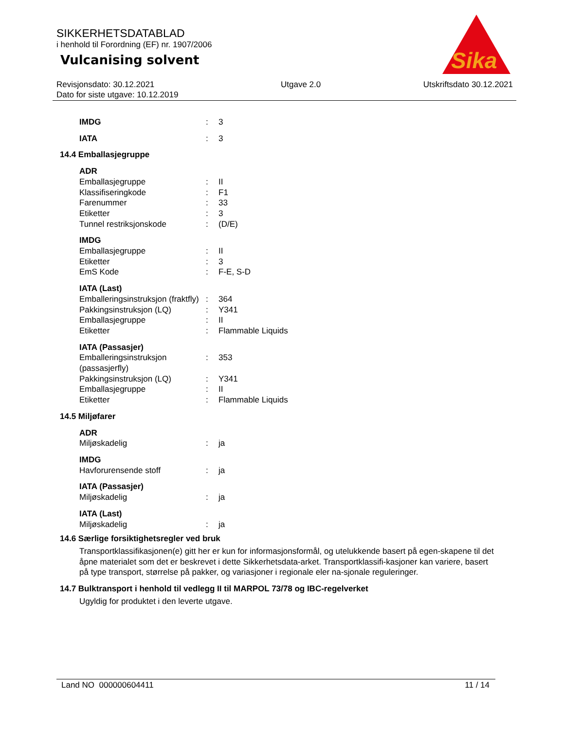SIKKERHETSDATABLAD
i henhold til Forordning (EF) nr. 1907/2006
Vulcanising solvent
Sika
®
Revisjonsdato: 30.12.2021
Dato for siste utgave: 10.12.2019
Utgave 2.0 Utskriftsdato 30.12.2021
IMDG: 3
IATA: 3
14.4 Emballasjegruppe
ADR
Emballasjegruppe: II
Klassifiseringkode: F1
Farenummer: 33
Etiketter: 3
Tunnel restriksjonskode: (D/E)
IMDG
Emballasjegruppe: II
Etiketter: 3
EmS Kode: F-E, S-D
IATA (Last)
Emballeringsinstruksjon (fraktfly): 364
Pakkingsinstruksjon (LQ): Y341
Emballasjegruppe: II
Etiketter: Flammable Liquids
IATA (Passasjer)
Emballeringsinstruksjon (passasjerfly): 353
Pakkingsinstruksjon (LQ): Y341
Emballasjegruppe: II
Etiketter: Flammable Liquids
14.5 Miljøfarer
ADR
Miljøskadelig: ja
IMDG
Havforurensende stoff: ja
IATA (Passasjer)
Miljøskadelig: ja
IATA (Last)
Miljøskadelig: ja
14.6 Særlige forsiktighetsregler ved bruk
Transportklassifikasjonen(e) gitt her er kun for informasjonsformål, og utelukkende basert på egen-skapene til det åpne materialet som det er beskrevet i dette Sikkerhetsdata-arket. Transportklassifi-kasjoner kan variere, basert på type transport, størrelse på pakker, og variasjoner i regionale eler na-sjonale reguleringer.
14.7 Bulktransport i henhold til vedlegg II til MARPOL 73/78 og IBC-regelverket
Ugyldig for produktet i den leverte utgave.
Land NO 000000604411 11 / 14